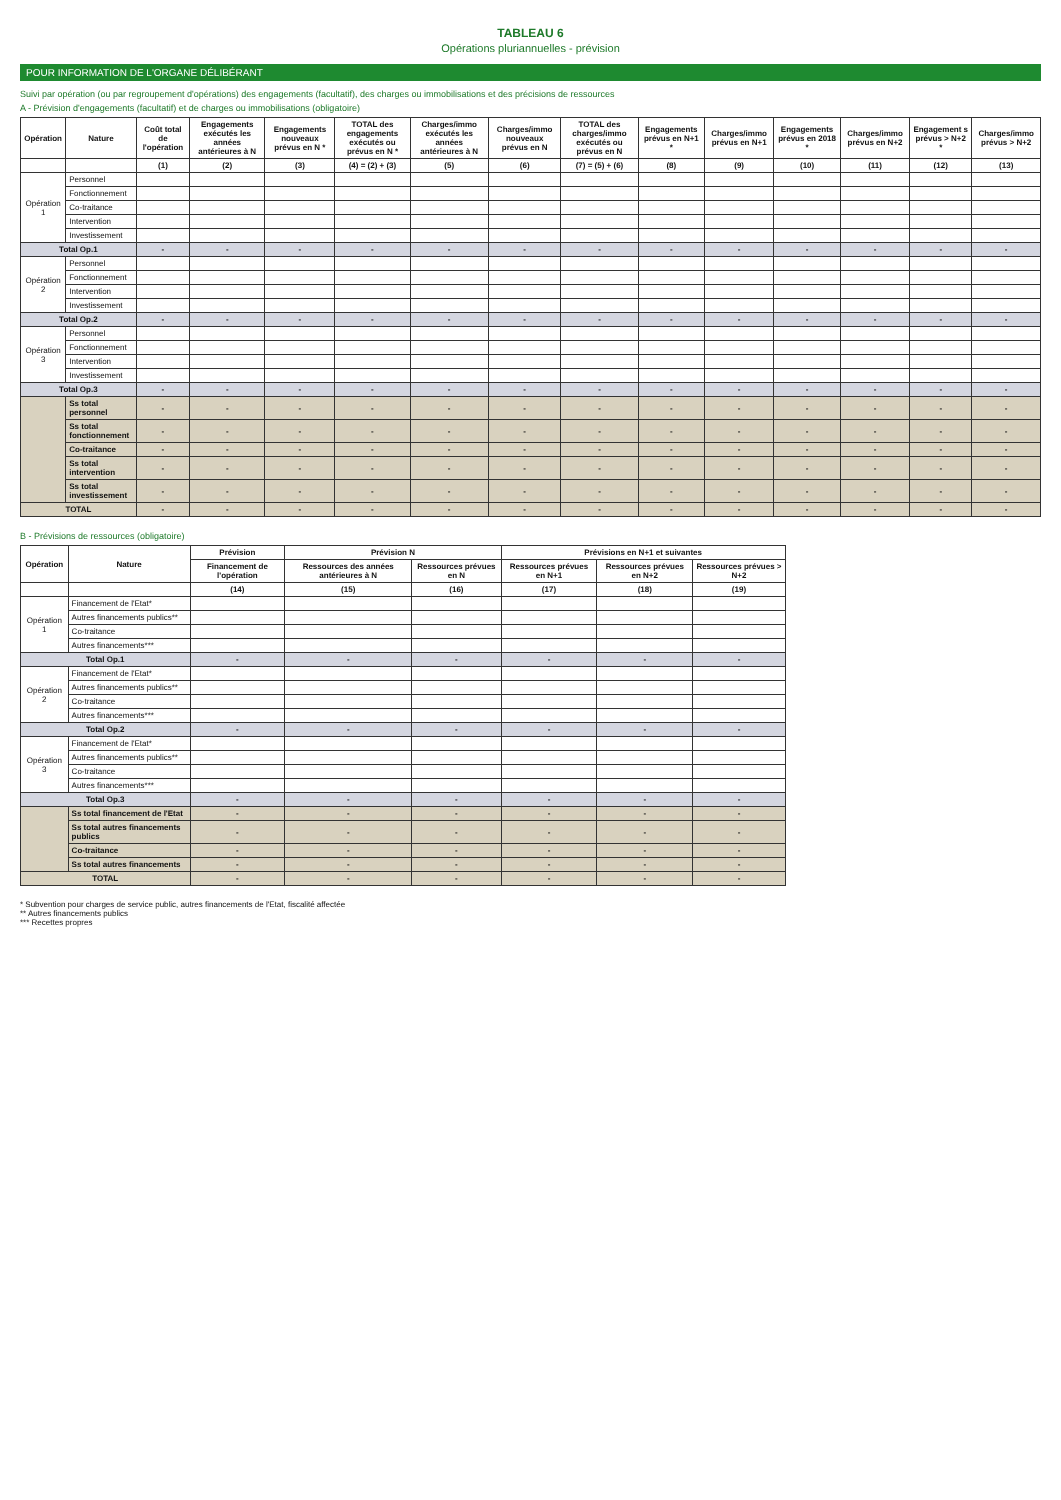TABLEAU 6
Opérations pluriannuelles - prévision
POUR INFORMATION DE L'ORGANE DÉLIBÉRANT
Suivi par opération (ou par regroupement d'opérations) des engagements (facultatif), des charges ou immobilisations et des précisions de ressources
A - Prévision d'engagements (facultatif) et de charges ou immobilisations (obligatoire)
| Opération | Nature | Coût total de l'opération | Engagements exécutés les années antérieures à N | Engagements nouveaux prévus en N * | TOTAL des engagements exécutés ou prévus en N * | Charges/immo exécutés les années antérieures à N | Charges/immo nouveaux prévus en N | TOTAL des charges/immo exécutés ou prévus en N | Engagements prévus en N+1 * | Charges/immo prévus en N+1 | Engagements prévus en 2018 * | Charges/immo prévus en N+2 | Engagement s prévus > N+2 * | Charges/immo prévus > N+2 |
| --- | --- | --- | --- | --- | --- | --- | --- | --- | --- | --- | --- | --- | --- | --- |
| | | (1) | (2) | (3) | (4) = (2) + (3) | (5) | (6) | (7) = (5) + (6) | (8) | (9) | (10) | (11) | (12) | (13) |
| Opération 1 | Personnel | | | | | | | | | | | | | |
| | Fonctionnement | | | | | | | | | | | | | |
| | Co-traitance | | | | | | | | | | | | | |
| | Intervention | | | | | | | | | | | | | |
| | Investissement | | | | | | | | | | | | | |
| Total Op.1 | | - | - | - | - | - | - | - | - | - | - | - | - | - |
| Opération 2 | Personnel | | | | | | | | | | | | | |
| | Fonctionnement | | | | | | | | | | | | | |
| | Intervention | | | | | | | | | | | | | |
| | Investissement | | | | | | | | | | | | | |
| Total Op.2 | | - | - | - | - | - | - | - | - | - | - | - | - | - |
| Opération 3 | Personnel | | | | | | | | | | | | | |
| | Fonctionnement | | | | | | | | | | | | | |
| | Intervention | | | | | | | | | | | | | |
| | Investissement | | | | | | | | | | | | | |
| Total Op.3 | | - | - | - | - | - | - | - | - | - | - | - | - | - |
| | Ss total personnel | - | - | - | - | - | - | - | - | - | - | - | - | - |
| | Ss total fonctionnement | - | - | - | - | - | - | - | - | - | - | - | - | - |
| | Co-traitance | - | - | - | - | - | - | - | - | - | - | - | - | - |
| | Ss total intervention | - | - | - | - | - | - | - | - | - | - | - | - | - |
| | Ss total investissement | - | - | - | - | - | - | - | - | - | - | - | - | - |
| TOTAL | | - | - | - | - | - | - | - | - | - | - | - | - | - |
B - Prévisions de ressources (obligatoire)
| Opération | Nature | Prévision | Prévision N | | Prévisions en N+1 et suivantes | | |
| --- | --- | --- | --- | --- | --- | --- | --- |
| | | Financement de l'opération | Ressources des années antérieures à N | Ressources prévues en N | Ressources prévues en N+1 | Ressources prévues en N+2 | Ressources prévues > N+2 |
| | | (14) | (15) | (16) | (17) | (18) | (19) |
| Opération 1 | Financement de l'Etat* | | | | | | |
| | Autres financements publics** | | | | | | |
| | Co-traitance | | | | | | |
| | Autres financements*** | | | | | | |
| Total Op.1 | | - | - | - | - | - | - |
| Opération 2 | Financement de l'Etat* | | | | | | |
| | Autres financements publics** | | | | | | |
| | Co-traitance | | | | | | |
| | Autres financements*** | | | | | | |
| Total Op.2 | | - | - | - | - | - | - |
| Opération 3 | Financement de l'Etat* | | | | | | |
| | Autres financements publics** | | | | | | |
| | Co-traitance | | | | | | |
| | Autres financements*** | | | | | | |
| Total Op.3 | | - | - | - | - | - | - |
| | Ss total financement de l'Etat | - | - | - | - | - | - |
| | Ss total autres financements publics | - | - | - | - | - | - |
| | Co-traitance | - | - | - | - | - | - |
| | Ss total autres financements | - | - | - | - | - | - |
| TOTAL | | - | - | - | - | - | - |
* Subvention pour charges de service public, autres financements de l'Etat, fiscalité affectée
** Autres financements publics
*** Recettes propres